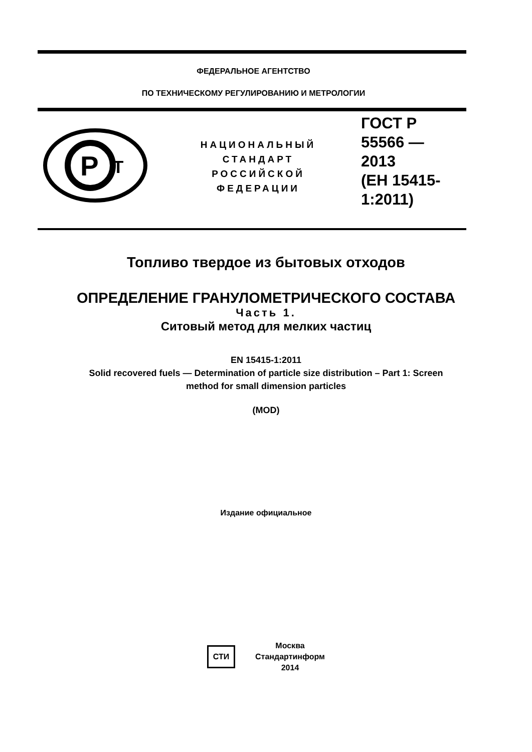ФЕДЕРАЛЬНОЕ АГЕНТСТВО
ПО ТЕХНИЧЕСКОМУ РЕГУЛИРОВАНИЮ И МЕТРОЛОГИИ
Р
Т
НАЦИОНАЛЬНЫЙ
СТАНДАРТ
РОССИЙСКОЙ
ФЕДЕРАЦИИ
ГОСТ Р
55566 —
2013
(ЕН 15415-
1:2011)
Топливо твердое из бытовых отходов
ОПРЕДЕЛЕНИЕ ГРАНУЛОМЕТРИЧЕСКОГО СОСТАВА
Часть 1.
Ситовый метод для мелких частиц
EN 15415-1:2011
Solid recovered fuels — Determination of particle size distribution – Part 1: Screen
method for small dimension particles
(MOD)
Издание официальное
СТИ
Москва
Стандартинформ
2014